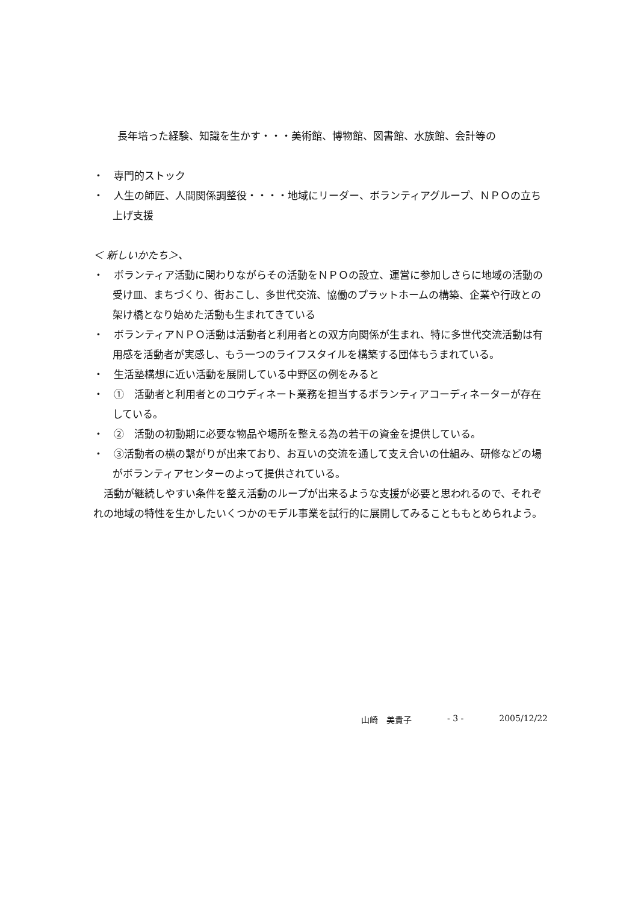長年培った経験、知識を生かす・・・美術館、博物館、図書館、水族館、会計等の
・　専門的ストック
・　人生の師匠、人間関係調整役・・・・地域にリーダー、ボランティアグループ、ＮＰＯの立ち上げ支援
＜ 新しいかたち＞、
・　ボランティア活動に関わりながらその活動をＮＰＯの設立、運営に参加しさらに地域の活動の受け皿、まちづくり、街おこし、多世代交流、協働のプラットホームの構築、企業や行政との架け橋となり始めた活動も生まれてきている
・　ボランティアＮＰＯ活動は活動者と利用者との双方向関係が生まれ、特に多世代交流活動は有用感を活動者が実感し、もう一つのライフスタイルを構築する団体もうまれている。
・　生活塾構想に近い活動を展開している中野区の例をみると
・　①　活動者と利用者とのコウディネート業務を担当するボランティアコーディネーターが存在している。
・　②　活動の初動期に必要な物品や場所を整える為の若干の資金を提供している。
・　③活動者の横の繋がりが出来ており、お互いの交流を通して支え合いの仕組み、研修などの場がボランティアセンターのよって提供されている。
　活動が継続しやすい条件を整え活動のループが出来るような支援が必要と思われるので、それぞれの地域の特性を生かしたいくつかのモデル事業を試行的に展開してみることももとめられよう。
山崎　美貴子 - 3 - 2005/12/22